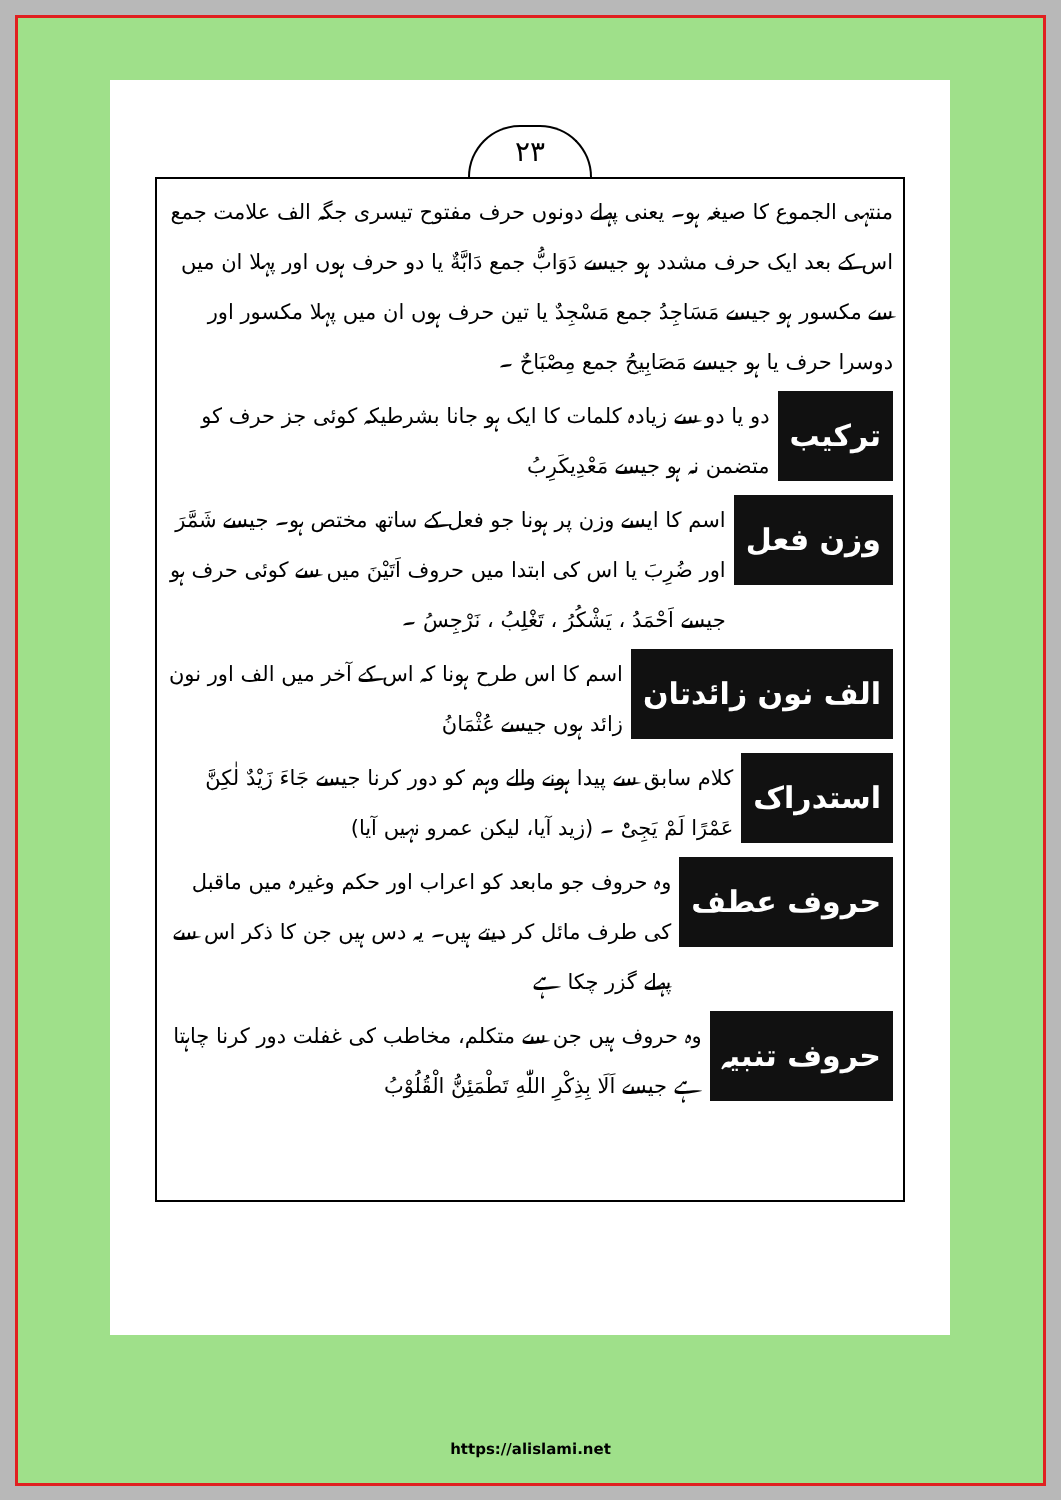۲۳
منتہی الجموع کا صیغہ ہو۔ یعنی پہلے دونوں حرف مفتوح تیسری جگہ الف علامت جمع اس کے بعد ایک حرف مشدد ہو جیسے دَوَابُّ جمع دَابَّةٌ یا دو حرف ہوں اور پہلا ان میں سے مکسور ہو جیسے مَسَاجِدُ جمع مَسْجِدٌ یا تین حرف ہوں ان میں پہلا مکسور اور دوسرا حرف یا ہو جیسے مَصَابِیحُ جمع مِصْبَاحٌ ۔
ترکیب
دو یا دو سے زیادہ کلمات کا ایک ہو جانا بشرطیکہ کوئی جز حرف کو متضمن نہ ہو جیسے مَعْدِیکَرِبُ
وزن فعل
اسم کا ایسے وزن پر ہونا جو فعل کے ساتھ مختص ہو۔ جیسے شَمَّرَ اور ضُرِبَ یا اس کی ابتدا میں حروف اَتَیْنَ میں سے کوئی حرف ہو جیسے اَحْمَدُ ، یَشْکُرُ ، تَغْلِبُ ، نَرْجِسُ ۔
الف نون زائدتان
اسم کا اس طرح ہونا کہ اس کے آخر میں الف اور نون زائد ہوں جیسے عُثْمَانُ
استدراک
کلام سابق سے پیدا ہونے والے وہم کو دور کرنا جیسے جَاءَ زَیْدٌ لٰکِنَّ عَمْرًا لَمْ یَجِیْٔ ۔ (زید آیا، لیکن عمرو نہیں آیا)
حروف عطف
وہ حروف جو مابعد کو اعراب اور حکم وغیرہ میں ماقبل کی طرف مائل کر دیتے ہیں۔ یہ دس ہیں جن کا ذکر اس سے پہلے گزر چکا ہے
حروف تنبیہ
وہ حروف ہیں جن سے متکلم، مخاطب کی غفلت دور کرنا چاہتا ہے جیسے اَلَا بِذِکْرِ اللّٰهِ تَطْمَئِنُّ الْقُلُوْبُ
https://alislami.net